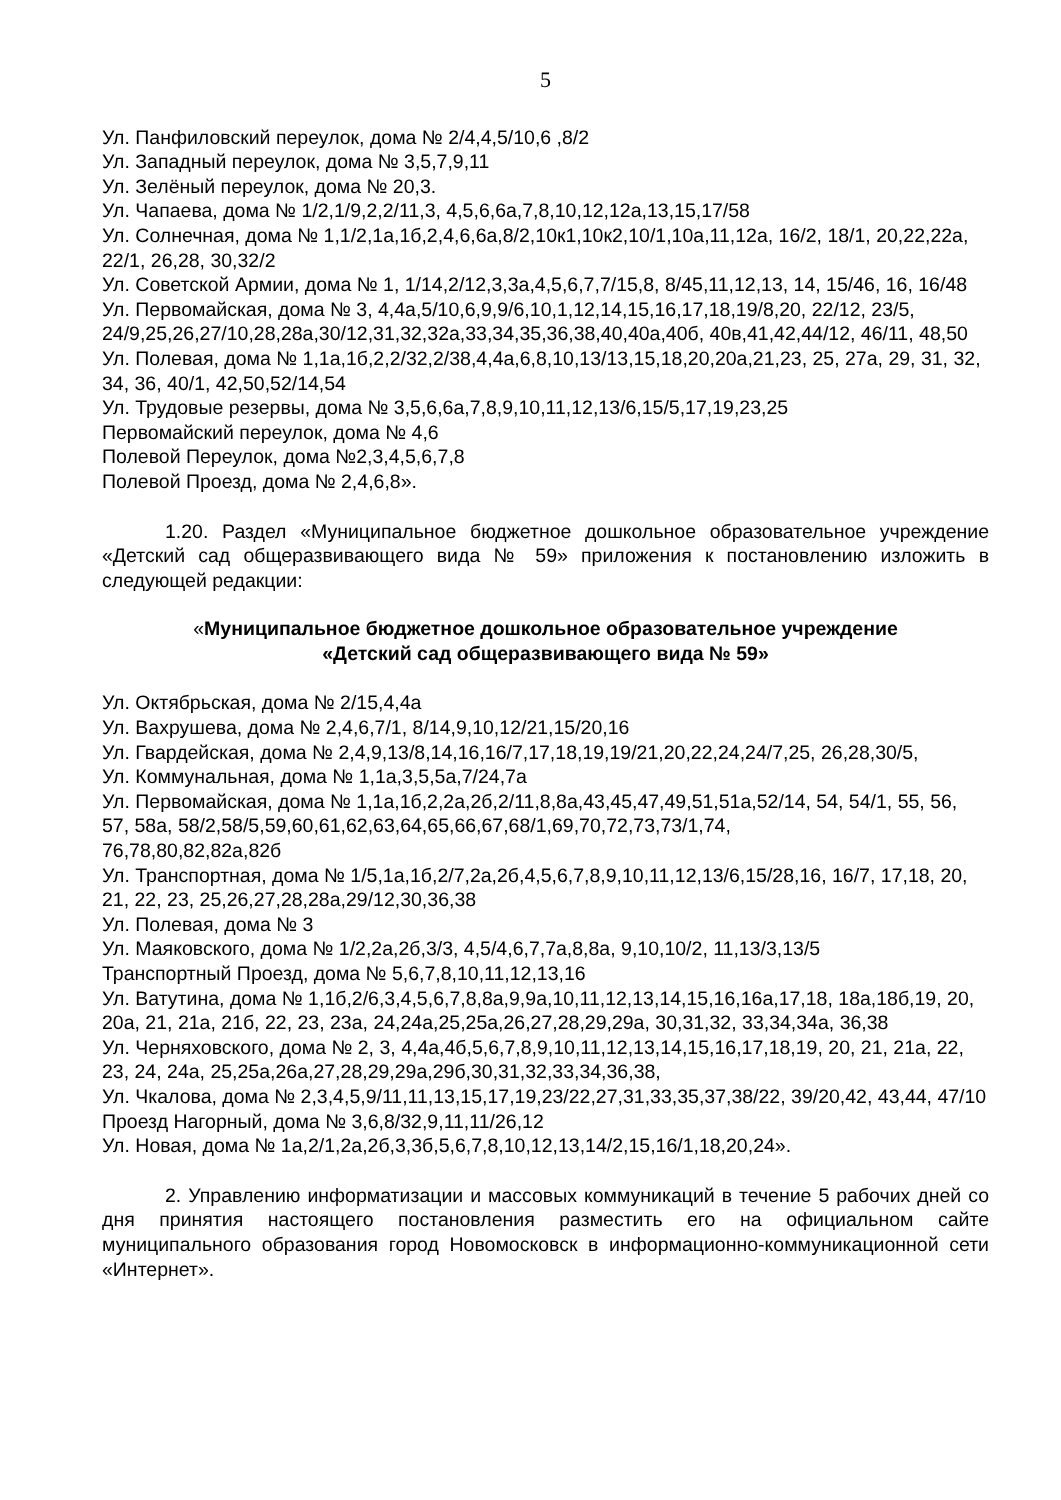5
Ул. Панфиловский переулок, дома № 2/4,4,5/10,6 ,8/2
Ул. Западный переулок, дома № 3,5,7,9,11
Ул. Зелёный переулок, дома № 20,3.
Ул. Чапаева, дома № 1/2,1/9,2,2/11,3, 4,5,6,6а,7,8,10,12,12а,13,15,17/58
Ул. Солнечная, дома № 1,1/2,1а,1б,2,4,6,6а,8/2,10к1,10к2,10/1,10а,11,12а, 16/2, 18/1, 20,22,22а, 22/1, 26,28, 30,32/2
Ул. Советской Армии, дома № 1, 1/14,2/12,3,3а,4,5,6,7,7/15,8, 8/45,11,12,13, 14, 15/46, 16, 16/48
Ул. Первомайская, дома № 3, 4,4а,5/10,6,9,9/6,10,1,12,14,15,16,17,18,19/8,20, 22/12, 23/5, 24/9,25,26,27/10,28,28а,30/12,31,32,32а,33,34,35,36,38,40,40а,40б, 40в,41,42,44/12, 46/11, 48,50
Ул. Полевая, дома № 1,1а,1б,2,2/32,2/38,4,4а,6,8,10,13/13,15,18,20,20а,21,23, 25, 27а, 29, 31, 32, 34, 36, 40/1, 42,50,52/14,54
Ул. Трудовые резервы, дома № 3,5,6,6а,7,8,9,10,11,12,13/6,15/5,17,19,23,25
Первомайский переулок, дома № 4,6
Полевой Переулок, дома №2,3,4,5,6,7,8
Полевой Проезд, дома № 2,4,6,8».
1.20. Раздел «Муниципальное бюджетное дошкольное образовательное учреждение «Детский сад общеразвивающего вида № 59» приложения к постановлению изложить в следующей редакции:
«Муниципальное бюджетное дошкольное образовательное учреждение
«Детский сад общеразвивающего вида № 59»
Ул. Октябрьская, дома № 2/15,4,4а
Ул. Вахрушева, дома № 2,4,6,7/1, 8/14,9,10,12/21,15/20,16
Ул. Гвардейская, дома № 2,4,9,13/8,14,16,16/7,17,18,19,19/21,20,22,24,24/7,25, 26,28,30/5,
Ул. Коммунальная, дома № 1,1а,3,5,5а,7/24,7а
Ул. Первомайская, дома № 1,1а,1б,2,2а,2б,2/11,8,8а,43,45,47,49,51,51а,52/14, 54, 54/1, 55, 56, 57, 58а, 58/2,58/5,59,60,61,62,63,64,65,66,67,68/1,69,70,72,73,73/1,74,
76,78,80,82,82а,82б
Ул. Транспортная, дома № 1/5,1а,1б,2/7,2а,2б,4,5,6,7,8,9,10,11,12,13/6,15/28,16, 16/7, 17,18, 20, 21, 22, 23, 25,26,27,28,28а,29/12,30,36,38
Ул. Полевая, дома № 3
Ул. Маяковского, дома № 1/2,2а,2б,3/3, 4,5/4,6,7,7а,8,8а, 9,10,10/2, 11,13/3,13/5
Транспортный Проезд, дома № 5,6,7,8,10,11,12,13,16
Ул. Ватутина, дома № 1,1б,2/6,3,4,5,6,7,8,8а,9,9а,10,11,12,13,14,15,16,16а,17,18, 18а,18б,19, 20, 20а, 21, 21а, 21б, 22, 23, 23а, 24,24а,25,25а,26,27,28,29,29а, 30,31,32, 33,34,34а, 36,38
Ул. Черняховского, дома № 2, 3, 4,4а,4б,5,6,7,8,9,10,11,12,13,14,15,16,17,18,19, 20, 21, 21а, 22, 23, 24, 24а, 25,25а,26а,27,28,29,29а,29б,30,31,32,33,34,36,38,
Ул. Чкалова, дома № 2,3,4,5,9/11,11,13,15,17,19,23/22,27,31,33,35,37,38/22, 39/20,42, 43,44, 47/10
Проезд Нагорный, дома № 3,6,8/32,9,11,11/26,12
Ул. Новая, дома № 1а,2/1,2а,2б,3,3б,5,6,7,8,10,12,13,14/2,15,16/1,18,20,24».
2. Управлению информатизации и массовых коммуникаций в течение 5 рабочих дней со дня принятия настоящего постановления разместить его на официальном сайте муниципального образования город Новомосковск в информационно-коммуникационной сети «Интернет».